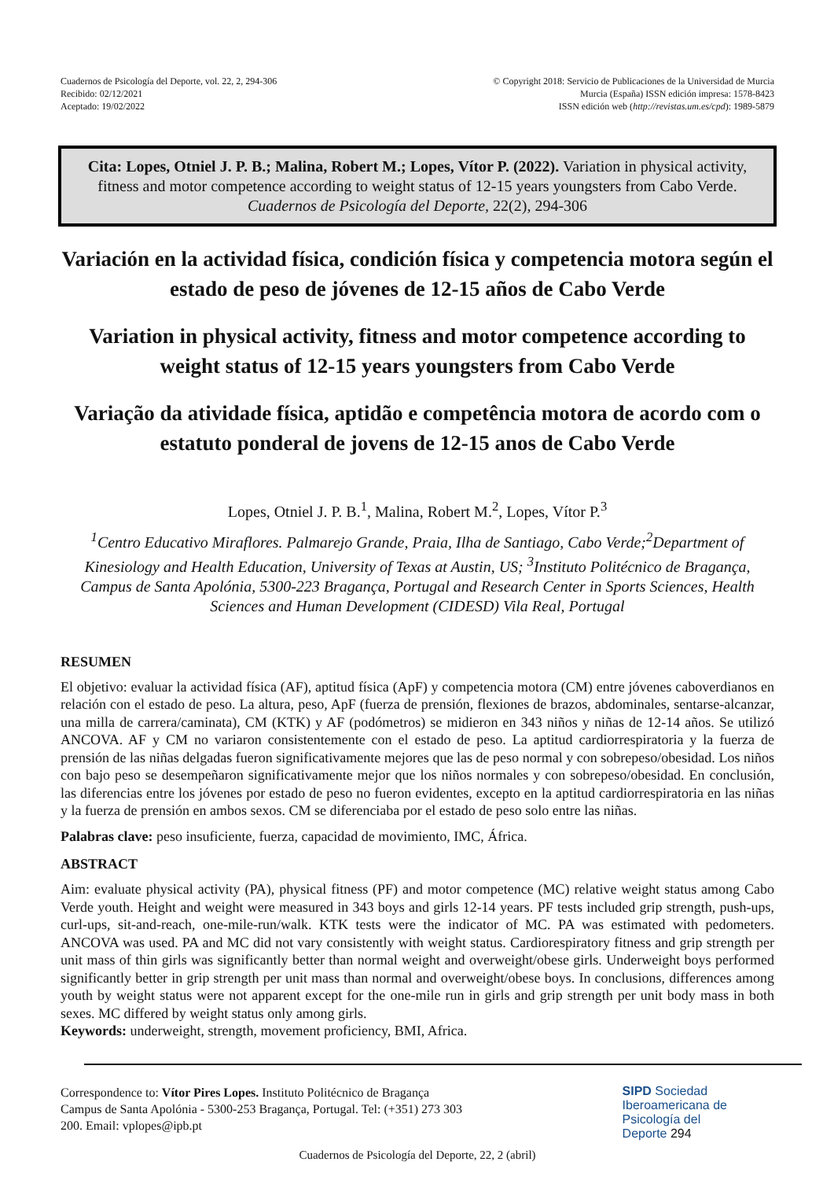Cuadernos de Psicología del Deporte, vol. 22, 2, 294-306
Recibido: 02/12/2021
Aceptado: 19/02/2022
© Copyright 2018: Servicio de Publicaciones de la Universidad de Murcia
Murcia (España) ISSN edición impresa: 1578-8423
ISSN edición web (http://revistas.um.es/cpd): 1989-5879
Cita: Lopes, Otniel J. P. B.; Malina, Robert M.; Lopes, Vítor P. (2022). Variation in physical activity, fitness and motor competence according to weight status of 12-15 years youngsters from Cabo Verde. Cuadernos de Psicología del Deporte, 22(2), 294-306
Variación en la actividad física, condición física y competencia motora según el estado de peso de jóvenes de 12-15 años de Cabo Verde
Variation in physical activity, fitness and motor competence according to weight status of 12-15 years youngsters from Cabo Verde
Variação da atividade física, aptidão e competência motora de acordo com o estatuto ponderal de jovens de 12-15 anos de Cabo Verde
Lopes, Otniel J. P. B.<sup>1</sup>, Malina, Robert M.<sup>2</sup>, Lopes, Vítor P.<sup>3</sup>
<sup>1</sup> Centro Educativo Miraflores. Palmarejo Grande, Praia, Ilha de Santiago, Cabo Verde;<sup>2</sup>Department of Kinesiology and Health Education, University of Texas at Austin, US; <sup>3</sup>Instituto Politécnico de Bragança, Campus de Santa Apolónia, 5300-223 Bragança, Portugal and Research Center in Sports Sciences, Health Sciences and Human Development (CIDESD) Vila Real, Portugal
RESUMEN
El objetivo: evaluar la actividad física (AF), aptitud física (ApF) y competencia motora (CM) entre jóvenes caboverdianos en relación con el estado de peso. La altura, peso, ApF (fuerza de prensión, flexiones de brazos, abdominales, sentarse-alcanzar, una milla de carrera/caminata), CM (KTK) y AF (podómetros) se midieron en 343 niños y niñas de 12-14 años. Se utilizó ANCOVA. AF y CM no variaron consistentemente con el estado de peso. La aptitud cardiorrespiratoria y la fuerza de prensión de las niñas delgadas fueron significativamente mejores que las de peso normal y con sobrepeso/obesidad. Los niños con bajo peso se desempeñaron significativamente mejor que los niños normales y con sobrepeso/obesidad. En conclusión, las diferencias entre los jóvenes por estado de peso no fueron evidentes, excepto en la aptitud cardiorrespiratoria en las niñas y la fuerza de prensión en ambos sexos. CM se diferenciaba por el estado de peso solo entre las niñas.
Palabras clave: peso insuficiente, fuerza, capacidad de movimiento, IMC, África.
ABSTRACT
Aim: evaluate physical activity (PA), physical fitness (PF) and motor competence (MC) relative weight status among Cabo Verde youth. Height and weight were measured in 343 boys and girls 12-14 years. PF tests included grip strength, push-ups, curl-ups, sit-and-reach, one-mile-run/walk. KTK tests were the indicator of MC. PA was estimated with pedometers. ANCOVA was used. PA and MC did not vary consistently with weight status. Cardiorespiratory fitness and grip strength per unit mass of thin girls was significantly better than normal weight and overweight/obese girls. Underweight boys performed significantly better in grip strength per unit mass than normal and overweight/obese boys. In conclusions, differences among youth by weight status were not apparent except for the one-mile run in girls and grip strength per unit body mass in both sexes. MC differed by weight status only among girls.
Keywords: underweight, strength, movement proficiency, BMI, Africa.
Correspondence to: Vítor Pires Lopes. Instituto Politécnico de Bragança
Campus de Santa Apolónia - 5300-253 Bragança, Portugal. Tel: (+351) 273 303
200. Email: vplopes@ipb.pt
SIPD Sociedad
Iberoamericana de
Psicología del
Deporte 294
Cuadernos de Psicología del Deporte, 22, 2 (abril)